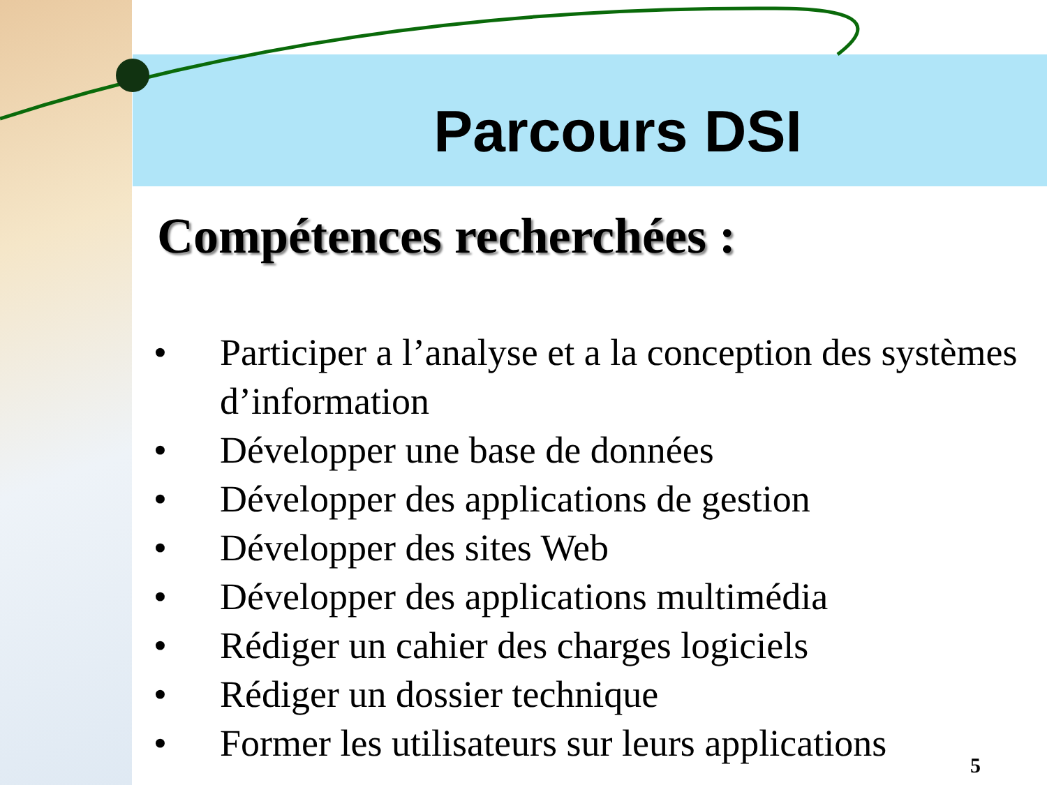Parcours DSI
Compétences recherchées :
• Participer a l’analyse et a la conception des systèmes d’information
• Développer une base de données
• Développer des applications de gestion
• Développer des sites Web
• Développer des applications multimédia
• Rédiger un cahier des charges logiciels
• Rédiger un dossier technique
• Former les utilisateurs sur leurs applications
5